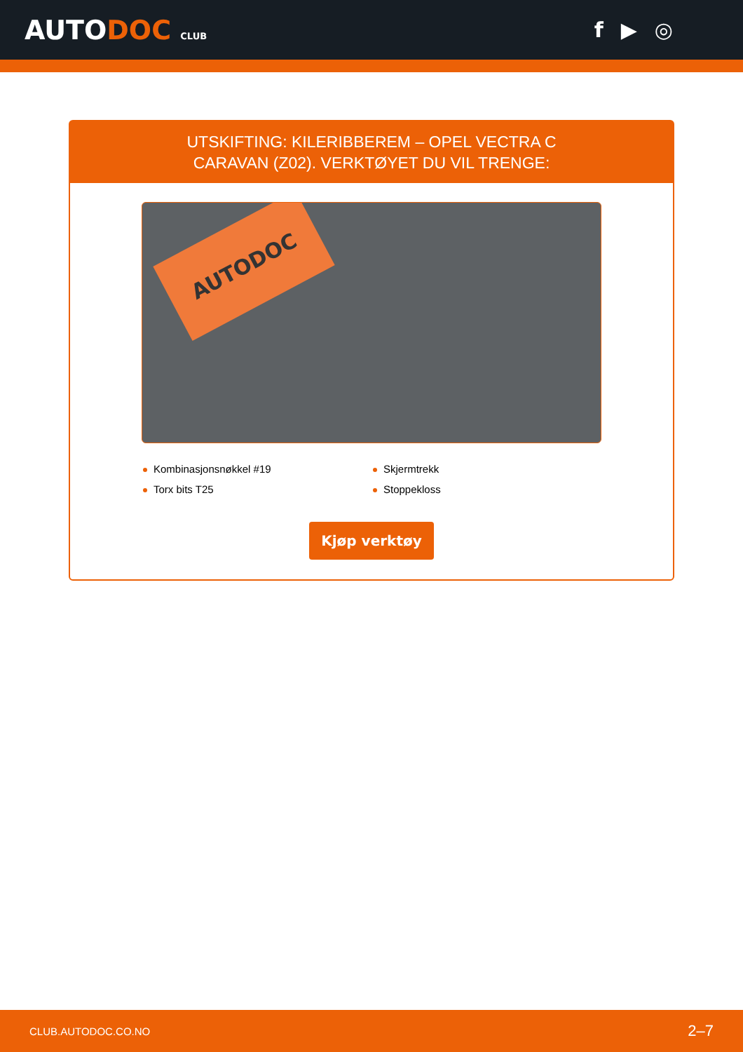AUTODOC CLUB
f ▶ ◎
UTSKIFTING: KILERIBBEREM – OPEL VECTRA C
CARAVAN (Z02). VERKTØYET DU VIL TRENGE:
AUTODOC
Kombinasjonsnøkkel #19
Skjermtrekk
Torx bits T25
Stoppekloss
Kjøp verktøy
CLUB.AUTODOC.CO.NO 2–7